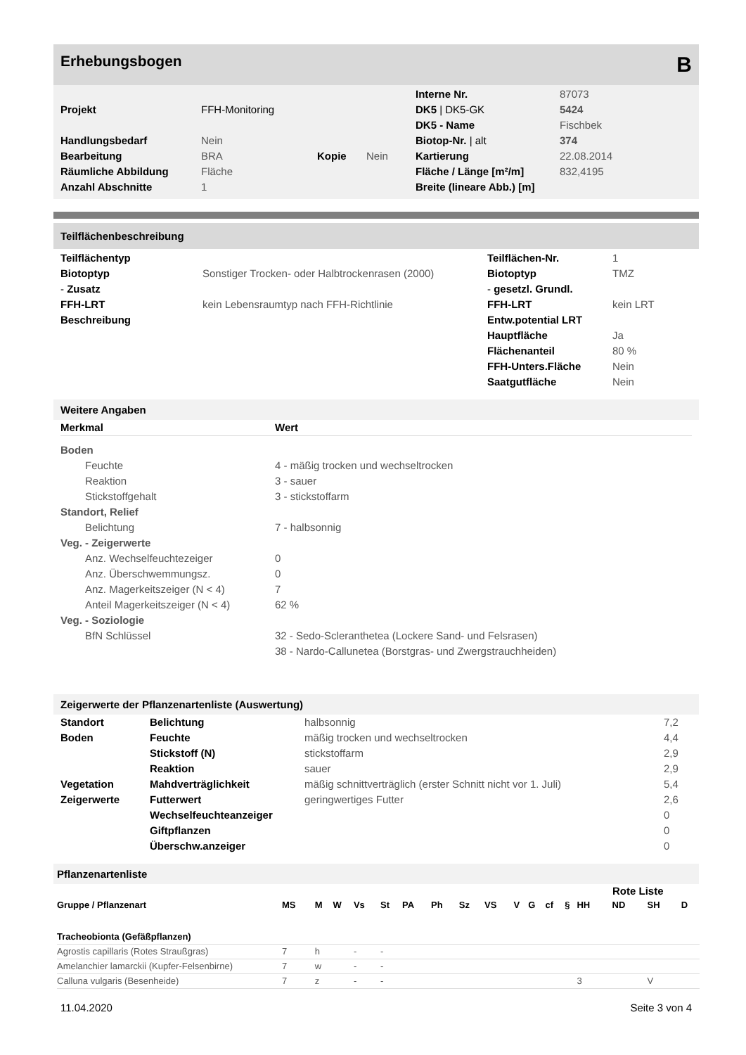Erhebungsbogen B
| | | | | Interne Nr. | 87073 |
| Projekt | FFH-Monitoring | | | DK5 / DK5-GK | 5424 |
| | | | | DK5 - Name | Fischbek |
| Handlungsbedarf | Nein | | | Biotop-Nr. / alt | 374 |
| Bearbeitung | BRA | Kopie | Nein | Kartierung | 22.08.2014 |
| Räumliche Abbildung | Fläche | | | Fläche / Länge [m²/m] | 832,4195 |
| Anzahl Abschnitte | 1 | | | Breite (lineare Abb.) [m] | |
Teilflächenbeschreibung
| Teilflächentyp | | Teilflächen-Nr. | 1 |
| Biotoptyp | Sonstiger Trocken- oder Halbtrockenrasen (2000) | Biotoptyp | TMZ |
| - Zusatz | | - gesetzl. Grundl. | |
| FFH-LRT | kein Lebensraumtyp nach FFH-Richtlinie | FFH-LRT | kein LRT |
| Beschreibung | | Entw.potential LRT | |
| | | Hauptfläche | Ja |
| | | Flächenanteil | 80 % |
| | | FFH-Unters.Fläche | Nein |
| | | Saatgutfläche | Nein |
Weitere Angaben
| Merkmal | Wert |
| --- | --- |
| Boden | |
| Feuchte | 4 - mäßig trocken und wechseltrocken |
| Reaktion | 3 - sauer |
| Stickstoffgehalt | 3 - stickstoffarm |
| Standort, Relief | |
| Belichtung | 7 - halbsonnig |
| Veg. - Zeigerwerte | |
| Anz. Wechselfeuchtezeiger | 0 |
| Anz. Überschwemmungsz. | 0 |
| Anz. Magerkeitszeiger (N < 4) | 7 |
| Anteil Magerkeitszeiger (N < 4) | 62 % |
| Veg. - Soziologie | |
| BfN Schlüssel | 32 - Sedo-Scleranthetea (Lockere Sand- und Felsrasen) |
| | 38 - Nardo-Callunetea (Borstgras- und Zwergstrauchheiden) |
Zeigerwerte der Pflanzenartenliste (Auswertung)
| Standort | Belichtung | halbsonnig | 7,2 |
| Boden | Feuchte | mäßig trocken und wechseltrocken | 4,4 |
| | Stickstoff (N) | stickstoffarm | 2,9 |
| | Reaktion | sauer | 2,9 |
| Vegetation | Mahdverträglichkeit | mäßig schnittverträglich (erster Schnitt nicht vor 1. Juli) | 5,4 |
| Zeigerwerte | Futterwert | geringwertiges Futter | 2,6 |
| | Wechselfeuchteanzeiger | | 0 |
| | Giftpflanzen | | 0 |
| | Überschw.anzeiger | | 0 |
Pflanzenartenliste
| | | | | | | | | | | | | | | Rote Liste | | | | |
| --- | --- | --- | --- | --- | --- | --- | --- | --- | --- | --- | --- | --- | --- | --- | --- | --- | --- | --- |
| Gruppe / Pflanzenart | MS | M | W | Vs | St | PA | Ph | Sz | VS | V | G | cf | § | HH | ND | SH | D | |
| Tracheobionta (Gefäßpflanzen) | | | | | | | | | | | | | | | | | | |
| Agrostis capillaris (Rotes Straußgras) | 7 | h | | - | - | | | | | | | | | | | | | |
| Amelanchier lamarckii (Kupfer-Felsenbirne) | 7 | w | | - | - | | | | | | | | | | | | | |
| Calluna vulgaris (Besenheide) | 7 | z | | - | - | | | | | | | | | 3 | | V | | |
11.04.2020 Seite 3 von 4